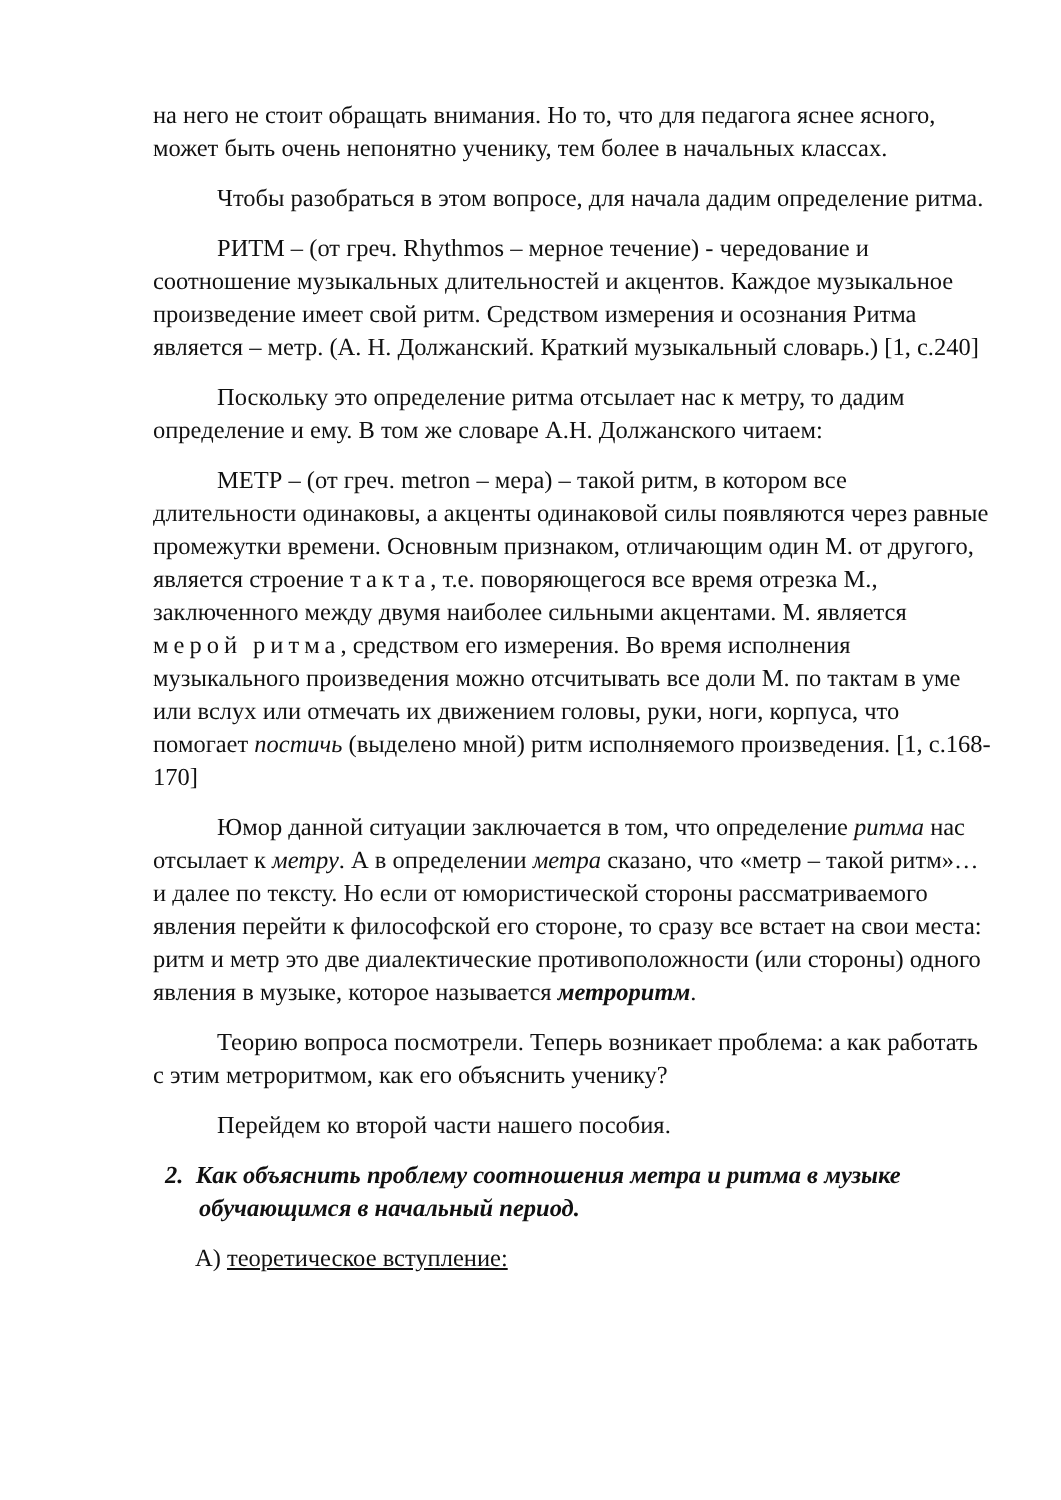на него не стоит обращать внимания. Но то, что для педагога яснее ясного, может быть очень непонятно ученику, тем более в начальных классах.
Чтобы разобраться в этом вопросе, для начала дадим определение ритма.
РИТМ – (от греч. Rhythmos – мерное течение) - чередование и соотношение музыкальных длительностей и акцентов. Каждое музыкальное произведение имеет свой ритм. Средством измерения и осознания Ритма является – метр. (А. Н. Должанский. Краткий музыкальный словарь.) [1, с.240]
Поскольку это определение ритма отсылает нас к метру, то дадим определение и ему. В том же словаре А.Н. Должанского читаем:
МЕТР – (от греч. metron – мера) – такой ритм, в котором все длительности одинаковы, а акценты одинаковой силы появляются через равные промежутки времени. Основным признаком, отличающим один М. от другого, является строение такта, т.е. поворяющегося все время отрезка М., заключенного между двумя наиболее сильными акцентами. М. является мерой ритма, средством его измерения. Во время исполнения музыкального произведения можно отсчитывать все доли М. по тактам в уме или вслух или отмечать их движением головы, руки, ноги, корпуса, что помогает постичь (выделено мной) ритм исполняемого произведения. [1, с.168-170]
Юмор данной ситуации заключается в том, что определение ритма нас отсылает к метру. А в определении метра сказано, что «метр – такой ритм»… и далее по тексту. Но если от юмористической стороны рассматриваемого явления перейти к философской его стороне, то сразу все встает на свои места: ритм и метр это две диалектические противоположности (или стороны) одного явления в музыке, которое называется метроритм.
Теорию вопроса посмотрели. Теперь возникает проблема: а как работать с этим метроритмом, как его объяснить ученику?
Перейдем ко второй части нашего пособия.
2. Как объяснить проблему соотношения метра и ритма в музыке обучающимся в начальный период.
А) теоретическое вступление: